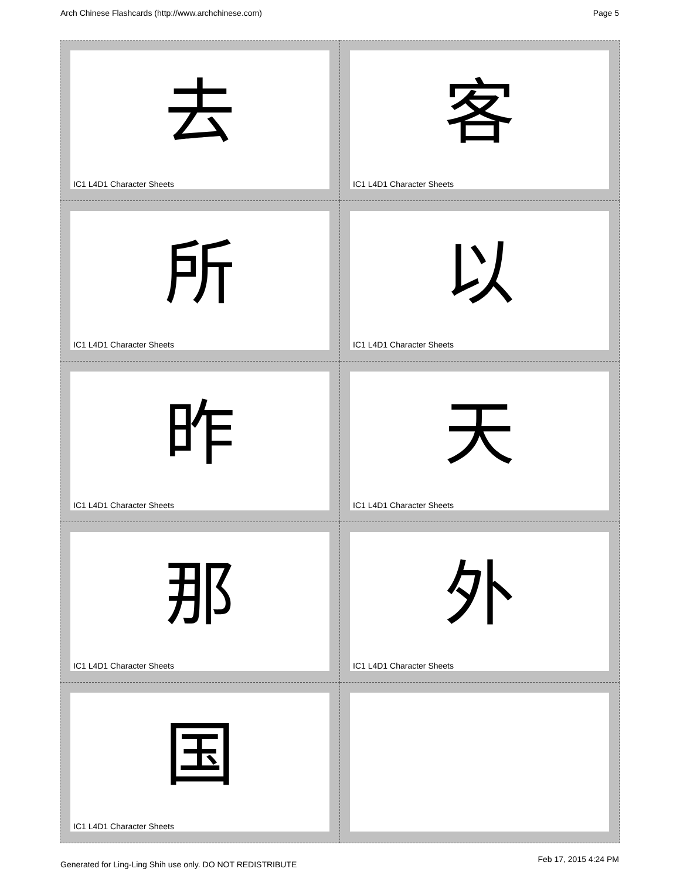Arch Chinese Flashcards (http://www.archchinese.com) Page 5
| 去 IC1 L4D1 Character Sheets | 客 IC1 L4D1 Character Sheets |
| 所 IC1 L4D1 Character Sheets | 以 IC1 L4D1 Character Sheets |
| 昨 IC1 L4D1 Character Sheets | 天 IC1 L4D1 Character Sheets |
| 那 IC1 L4D1 Character Sheets | 外 IC1 L4D1 Character Sheets |
| 国 IC1 L4D1 Character Sheets | |
Generated for Ling-Ling Shih use only. DO NOT REDISTRIBUTE
Feb 17, 2015 4:24 PM